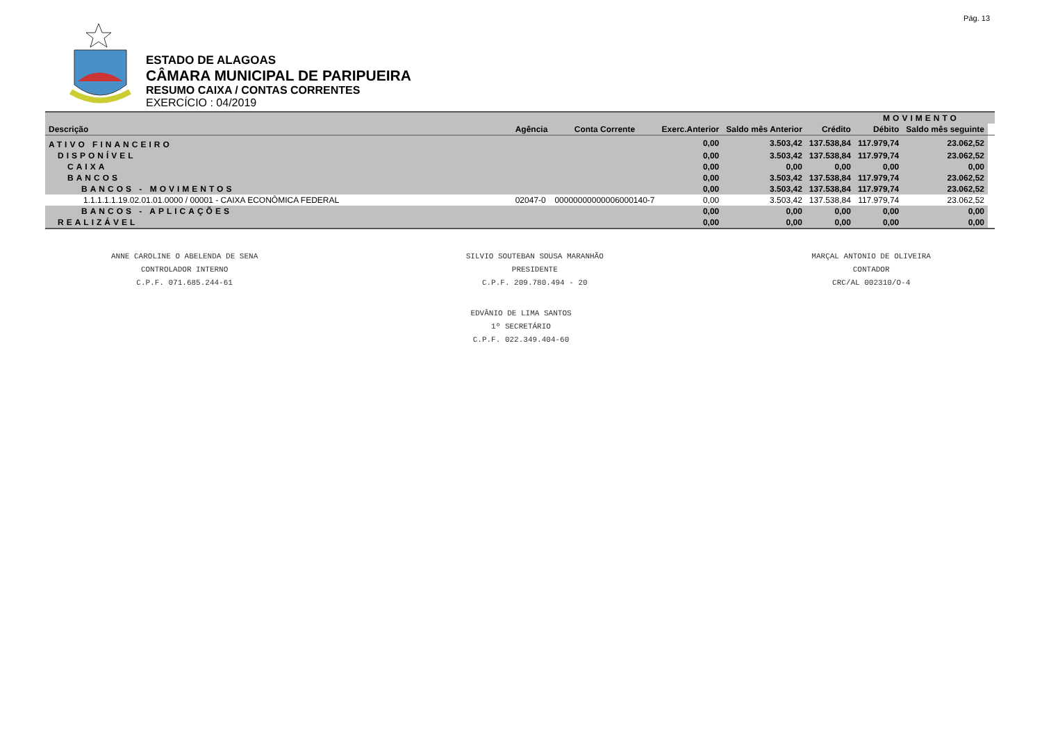Pág. 13
ESTADO DE ALAGOAS
CÂMARA MUNICIPAL DE PARIPUEIRA
RESUMO CAIXA / CONTAS CORRENTES
EXERCÍCIO : 04/2019
| | | | | | | MOVIMENTO | | |
| --- | --- | --- | --- | --- | --- | --- | --- | --- |
| Descrição | Agência | Conta Corrente | Exerc.Anterior | Saldo mês Anterior | Crédito | Débito | Saldo mês seguinte | |
| ATIVO FINANCEIRO | | | 0,00 | 3.503,42 | 137.538,84 | 117.979,74 | 23.062,52 | |
| DISPONÍVEL | | | 0,00 | 3.503,42 | 137.538,84 | 117.979,74 | 23.062,52 | |
| CAIXA | | | 0,00 | 0,00 | 0,00 | 0,00 | 0,00 | |
| BANCOS | | | 0,00 | 3.503,42 | 137.538,84 | 117.979,74 | 23.062,52 | |
| BANCOS - MOVIMENTOS | | | 0,00 | 3.503,42 | 137.538,84 | 117.979,74 | 23.062,52 | |
| 1.1.1.1.1.19.02.01.01.0000 / 00001 - CAIXA ECONÔMICA FEDERAL | 02047-0 | 00000000000006000140-7 | 0,00 | 3.503,42 | 137.538,84 | 117.979,74 | 23.062,52 | |
| BANCOS - APLICAÇÕES | | | 0,00 | 0,00 | 0,00 | 0,00 | 0,00 | |
| REALIZÁVEL | | | 0,00 | 0,00 | 0,00 | 0,00 | 0,00 | |
ANNE CAROLINE O ABELENDA DE SENA
CONTROLADOR INTERNO
C.P.F. 071.685.244-61
SILVIO SOUTEBAN SOUSA MARANHÃO
PRESIDENTE
C.P.F. 209.780.494 - 20
MARÇAL ANTONIO DE OLIVEIRA
CONTADOR
CRC/AL 002310/O-4
EDVÂNIO DE LIMA SANTOS
1º SECRETÁRIO
C.P.F. 022.349.404-60